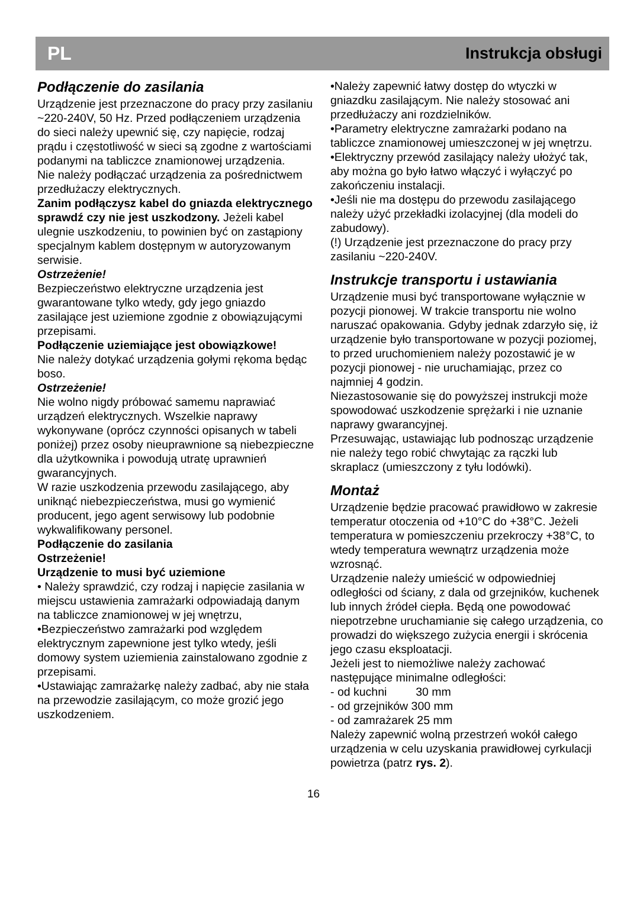PL Instrukcja obsługi
Podłączenie do zasilania
Urządzenie jest przeznaczone do pracy przy zasilaniu ~220-240V, 50 Hz. Przed podłączeniem urządzenia do sieci należy upewnić się, czy napięcie, rodzaj prądu i częstotliwość w sieci są zgodne z wartościami podanymi na tabliczce znamionowej urządzenia.
Nie należy podłączać urządzenia za pośrednictwem przedłużaczy elektrycznych.
Zanim podłączysz kabel do gniazda elektrycznego sprawdź czy nie jest uszkodzony. Jeżeli kabel ulegnie uszkodzeniu, to powinien być on zastąpiony specjalnym kablem dostępnym w autoryzowanym serwisie.
Ostrzeżenie!
Bezpieczeństwo elektryczne urządzenia jest gwarantowane tylko wtedy, gdy jego gniazdo zasilające jest uziemione zgodnie z obowiązującymi przepisami.
Podłączenie uziemiające jest obowiązkowe!
Nie należy dotykać urządzenia gołymi rękoma będąc boso.
Ostrzeżenie!
Nie wolno nigdy próbować samemu naprawiać urządzeń elektrycznych. Wszelkie naprawy wykonywane (oprócz czynności opisanych w tabeli poniżej) przez osoby nieuprawnione są niebezpieczne dla użytkownika i powodują utratę uprawnień gwarancyjnych.
W razie uszkodzenia przewodu zasilającego, aby uniknąć niebezpieczeństwa, musi go wymienić producent, jego agent serwisowy lub podobnie wykwalifikowany personel.
Podłączenie do zasilania
Ostrzeżenie!
Urządzenie to musi być uziemione
• Należy sprawdzić, czy rodzaj i napięcie zasilania w miejscu ustawienia zamrażarki odpowiadają danym na tabliczce znamionowej w jej wnętrzu,
•Bezpieczeństwo zamrażarki pod względem elektrycznym zapewnione jest tylko wtedy, jeśli domowy system uziemienia zainstalowano zgodnie z przepisami.
•Ustawiając zamrażarkę należy zadbać, aby nie stała na przewodzie zasilającym, co może grozić jego uszkodzeniem.
•Należy zapewnić łatwy dostęp do wtyczki w gniazdku zasilającym. Nie należy stosować ani przedłużaczy ani rozdzielników.
•Parametry elektryczne zamrażarki podano na tabliczce znamionowej umieszczonej w jej wnętrzu.
•Elektryczny przewód zasilający należy ułożyć tak, aby można go było łatwo włączyć i wyłączyć po zakończeniu instalacji.
•Jeśli nie ma dostępu do przewodu zasilającego należy użyć przekładki izolacyjnej (dla modeli do zabudowy).
(!) Urządzenie jest przeznaczone do pracy przy zasilaniu ~220-240V.
Instrukcje transportu i ustawiania
Urządzenie musi być transportowane wyłącznie w pozycji pionowej. W trakcie transportu nie wolno naruszać opakowania. Gdyby jednak zdarzyło się, iż urządzenie było transportowane w pozycji poziomej, to przed uruchomieniem należy pozostawić je w pozycji pionowej - nie uruchamiając, przez co najmniej 4 godzin.
Niezastosowanie się do powyższej instrukcji może spowodować uszkodzenie sprężarki i nie uznanie naprawy gwarancyjnej.
Przesuwając, ustawiając lub podnosząc urządzenie nie należy tego robić chwytając za rączki lub skraplacz (umieszczony z tyłu lodówki).
Montaż
Urządzenie będzie pracować prawidłowo w zakresie temperatur otoczenia od +10°C do +38°C. Jeżeli temperatura w pomieszczeniu przekroczy +38°C, to wtedy temperatura wewnątrz urządzenia może wzrosnąć.
Urządzenie należy umieścić w odpowiedniej odległości od ściany, z dala od grzejników, kuchenek lub innych źródeł ciepła. Będą one powodować niepotrzebne uruchamianie się całego urządzenia, co prowadzi do większego zużycia energii i skrócenia jego czasu eksploatacji.
Jeżeli jest to niemożliwe należy zachować następujące minimalne odległości:
- od kuchni 30 mm
- od grzejników 300 mm
- od zamrażarek 25 mm
Należy zapewnić wolną przestrzeń wokół całego urządzenia w celu uzyskania prawidłowej cyrkulacji powietrza (patrz rys. 2).
16